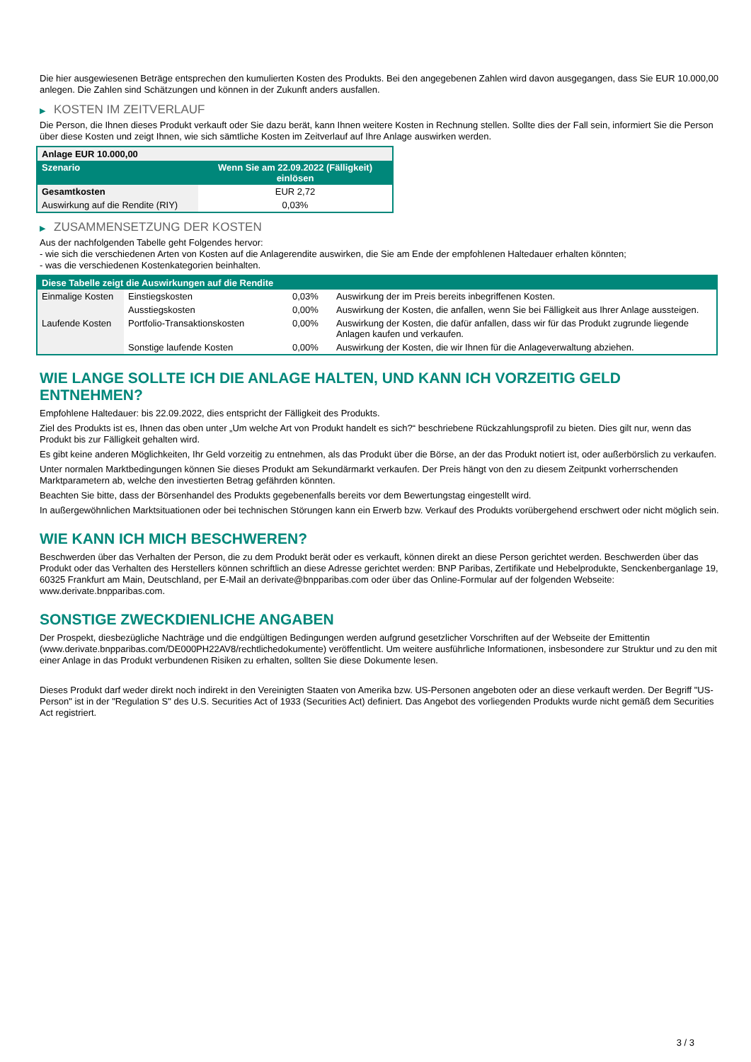Die hier ausgewiesenen Beträge entsprechen den kumulierten Kosten des Produkts. Bei den angegebenen Zahlen wird davon ausgegangen, dass Sie EUR 10.000,00 anlegen. Die Zahlen sind Schätzungen und können in der Zukunft anders ausfallen.
▶ KOSTEN IM ZEITVERLAUF
Die Person, die Ihnen dieses Produkt verkauft oder Sie dazu berät, kann Ihnen weitere Kosten in Rechnung stellen. Sollte dies der Fall sein, informiert Sie die Person über diese Kosten und zeigt Ihnen, wie sich sämtliche Kosten im Zeitverlauf auf Ihre Anlage auswirken werden.
| Anlage EUR 10.000,00 | |
| --- | --- |
| Szenario | Wenn Sie am 22.09.2022 (Fälligkeit) einlösen |
| Gesamtkosten | EUR 2,72 |
| Auswirkung auf die Rendite (RIY) | 0,03% |
▶ ZUSAMMENSETZUNG DER KOSTEN
Aus der nachfolgenden Tabelle geht Folgendes hervor:
- wie sich die verschiedenen Arten von Kosten auf die Anlagerendite auswirken, die Sie am Ende der empfohlenen Haltedauer erhalten könnten;
- was die verschiedenen Kostenkategorien beinhalten.
| Diese Tabelle zeigt die Auswirkungen auf die Rendite | | | |
| --- | --- | --- | --- |
| Einmalige Kosten | Einstiegskosten | 0,03% | Auswirkung der im Preis bereits inbegriffenen Kosten. |
| | Ausstiegskosten | 0,00% | Auswirkung der Kosten, die anfallen, wenn Sie bei Fälligkeit aus Ihrer Anlage aussteigen. |
| Laufende Kosten | Portfolio-Transaktionskosten | 0,00% | Auswirkung der Kosten, die dafür anfallen, dass wir für das Produkt zugrunde liegende Anlagen kaufen und verkaufen. |
| | Sonstige laufende Kosten | 0,00% | Auswirkung der Kosten, die wir Ihnen für die Anlageverwaltung abziehen. |
WIE LANGE SOLLTE ICH DIE ANLAGE HALTEN, UND KANN ICH VORZEITIG GELD ENTNEHMEN?
Empfohlene Haltedauer: bis 22.09.2022, dies entspricht der Fälligkeit des Produkts.
Ziel des Produkts ist es, Ihnen das oben unter „Um welche Art von Produkt handelt es sich?“ beschriebene Rückzahlungsprofil zu bieten. Dies gilt nur, wenn das Produkt bis zur Fälligkeit gehalten wird.
Es gibt keine anderen Möglichkeiten, Ihr Geld vorzeitig zu entnehmen, als das Produkt über die Börse, an der das Produkt notiert ist, oder außerbörslich zu verkaufen.
Unter normalen Marktbedingungen können Sie dieses Produkt am Sekundärmarkt verkaufen. Der Preis hängt von den zu diesem Zeitpunkt vorherrschenden Marktparametern ab, welche den investierten Betrag gefährden könnten.
Beachten Sie bitte, dass der Börsenhandel des Produkts gegebenenfalls bereits vor dem Bewertungstag eingestellt wird.
In außergewöhnlichen Marktsituationen oder bei technischen Störungen kann ein Erwerb bzw. Verkauf des Produkts vorübergehend erschwert oder nicht möglich sein.
WIE KANN ICH MICH BESCHWEREN?
Beschwerden über das Verhalten der Person, die zu dem Produkt berät oder es verkauft, können direkt an diese Person gerichtet werden. Beschwerden über das Produkt oder das Verhalten des Herstellers können schriftlich an diese Adresse gerichtet werden: BNP Paribas, Zertifikate und Hebelprodukte, Senckenberganlage 19, 60325 Frankfurt am Main, Deutschland, per E-Mail an derivate@bnpparibas.com oder über das Online-Formular auf der folgenden Webseite: www.derivate.bnpparibas.com.
SONSTIGE ZWECKDIENLICHE ANGABEN
Der Prospekt, diesbezügliche Nachträge und die endgültigen Bedingungen werden aufgrund gesetzlicher Vorschriften auf der Webseite der Emittentin (www.derivate.bnpparibas.com/DE000PH22AV8/rechtlichedokumente) veröffentlicht. Um weitere ausführliche Informationen, insbesondere zur Struktur und zu den mit einer Anlage in das Produkt verbundenen Risiken zu erhalten, sollten Sie diese Dokumente lesen.
Dieses Produkt darf weder direkt noch indirekt in den Vereinigten Staaten von Amerika bzw. US-Personen angeboten oder an diese verkauft werden. Der Begriff "US-Person" ist in der "Regulation S" des U.S. Securities Act of 1933 (Securities Act) definiert. Das Angebot des vorliegenden Produkts wurde nicht gemäß dem Securities Act registriert.
3 / 3